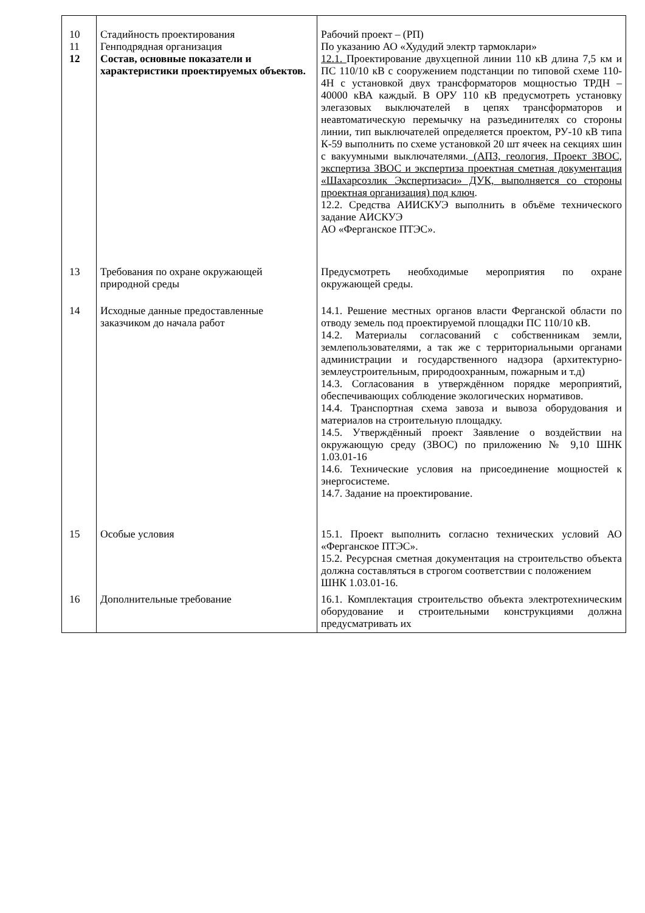| 10 11 12 | Стадийность проектирования Генподрядная организация Состав, основные показатели и характеристики проектируемых объектов. | Рабочий проект – (РП) По указанию АО «Худудий электр тармоклари» 12.1. Проектирование двухцепной линии 110 кВ длина 7,5 км и ПС 110/10 кВ с сооружением подстанции по типовой схеме 110-4Н с установкой двух трансформаторов мощностью ТРДН – 40000 кВА каждый. В ОРУ 110 кВ предусмотреть установку элегазовых выключателей в цепях трансформаторов и неавтоматическую перемычку на разъединителях со стороны линии, тип выключателей определяется проектом, РУ-10 кВ типа К-59 выполнить по схеме установкой 20 шт ячеек на секциях шин с вакуумными выключателями. (АПЗ, геология, Проект ЗВОС, экспертиза ЗВОС и экспертиза проектная сметная документация «Шахарсозлик Экспертизаси» ДУК, выполняется со стороны проектная организация) под ключ . 12.2. Средства АИИСКУЭ выполнить в объёме технического задание АИСКУЭ АО «Ферганское ПТЭС». |
| 13 | Требования по охране окружающей природной среды | Предусмотреть необходимые мероприятия по охране окружающей среды. |
| 14 | Исходные данные предоставленные заказчиком до начала работ | 14.1. Решение местных органов власти Ферганской области по отводу земель под проектируемой площадки ПС 110/10 кВ. 14.2. Материалы согласований с собственникам земли, землепользователями, а так же с территориальными органами администрации и государственного надзора (архитектурно-землеустроительным, природоохранным, пожарным и т.д) 14.3. Согласования в утверждённом порядке мероприятий, обеспечивающих соблюдение экологических нормативов. 14.4. Транспортная схема завоза и вывоза оборудования и материалов на строительную площадку. 14.5. Утверждённый проект Заявление о воздействии на окружающую среду (ЗВОС) по приложению № 9,10 ШНК 1.03.01-16 14.6. Технические условия на присоединение мощностей к энергосистеме. 14.7. Задание на проектирование. |
| 15 | Особые условия | 15.1. Проект выполнить согласно технических условий АО «Ферганское ПТЭС». 15.2. Ресурсная сметная документация на строительство объекта должна составляться в строгом соответствии с положением ШНК 1.03.01-16. |
| 16 | Дополнительные требование | 16.1. Комплектация строительство объекта электротехническим оборудование и строительными конструкциями должна предусматривать их |